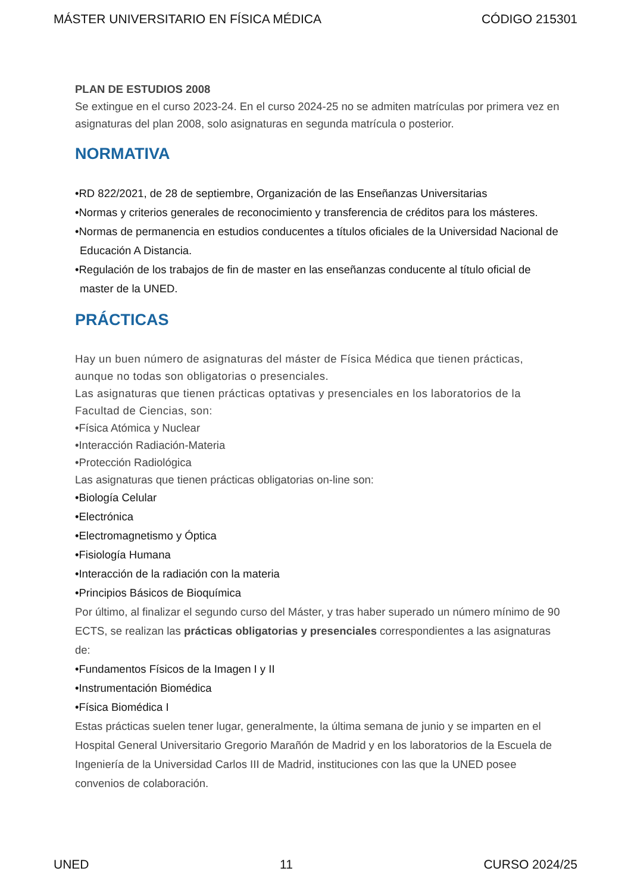MÁSTER UNIVERSITARIO EN FÍSICA MÉDICA CÓDIGO 215301
PLAN DE ESTUDIOS 2008
Se extingue en el curso 2023-24. En el curso 2024-25 no se admiten matrículas por primera vez en asignaturas del plan 2008, solo asignaturas en segunda matrícula o posterior.
NORMATIVA
•RD 822/2021, de 28 de septiembre, Organización de las Enseñanzas Universitarias
•Normas y criterios generales de reconocimiento y transferencia de créditos para los másteres.
•Normas de permanencia en estudios conducentes a títulos oficiales de la Universidad Nacional de Educación A Distancia.
•Regulación de los trabajos de fin de master en las enseñanzas conducente al título oficial de master de la UNED.
PRÁCTICAS
Hay un buen número de asignaturas del máster de Física Médica que tienen prácticas, aunque no todas son obligatorias o presenciales.
Las asignaturas que tienen prácticas optativas y presenciales en los laboratorios de la Facultad de Ciencias, son:
•Física Atómica y Nuclear
•Interacción Radiación-Materia
•Protección Radiológica
Las asignaturas que tienen prácticas obligatorias on-line son:
•Biología Celular
•Electrónica
•Electromagnetismo y Óptica
•Fisiología Humana
•Interacción de la radiación con la materia
•Principios Básicos de Bioquímica
Por último, al finalizar el segundo curso del Máster, y tras haber superado un número mínimo de 90 ECTS, se realizan las prácticas obligatorias y presenciales correspondientes a las asignaturas de:
•Fundamentos Físicos de la Imagen I y II
•Instrumentación Biomédica
•Física Biomédica I
Estas prácticas suelen tener lugar, generalmente, la última semana de junio y se imparten en el Hospital General Universitario Gregorio Marañón de Madrid y en los laboratorios de la Escuela de Ingeniería de la Universidad Carlos III de Madrid, instituciones con las que la UNED posee convenios de colaboración.
UNED 11 CURSO 2024/25